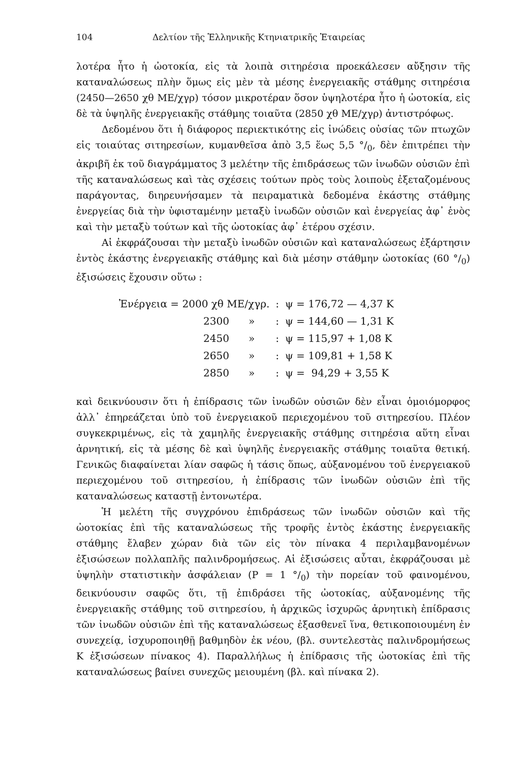104 Δελτίον τῆς Ἑλληνικῆς Κτηνιατρικῆς Ἑταιρείας
λοτέρα ἦτο ἡ ὠοτοκία, εἰς τὰ λοιπὰ σιτηρέσια προεκάλεσεν αὔξησιν τῆς καταναλώσεως πλὴν ὅμως εἰς μὲν τὰ μέσης ἐνεργειακῆς στάθμης σιτηρέσια (2450—2650 χθ ΜΕ/χγρ) τόσον μικροτέραν ὅσον ὑψηλοτέρα ἦτο ἡ ὠοτοκία, εἰς δὲ τὰ ὑψηλῆς ἐνεργειακῆς στάθμης τοιαῦτα (2850 χθ ΜΕ/χγρ) ἀντιστρόφως.
Δεδομένου ὅτι ἡ διάφορος περιεκτικότης εἰς ἰνώδεις οὐσίας τῶν πτωχῶν εἰς τοιαύτας σιτηρεσίων, κυμανθεῖσα ἀπὸ 3,5 ἕως 5,5 °/<sub>0</sub>, δὲν ἐπιτρέπει τὴν ἀκριβῆ ἐκ τοῦ διαγράμματος 3 μελέτην τῆς ἐπιδράσεως τῶν ἰνωδῶν οὐσιῶν ἐπὶ τῆς καταναλώσεως καὶ τὰς σχέσεις τούτων πρὸς τοὺς λοιποὺς ἐξεταζομένους παράγοντας, διηρευνήσαμεν τὰ πειραματικὰ δεδομένα ἑκάστης στάθμης ἐνεργείας διὰ τὴν ὑφισταμένην μεταξὺ ἰνωδῶν οὐσιῶν καὶ ἐνεργείας ἀφ᾽ ἑνὸς καὶ τὴν μεταξὺ τούτων καὶ τῆς ὠοτοκίας ἀφ᾽ ἑτέρου σχέσιν.
Αἱ ἐκφράζουσαι τὴν μεταξὺ ἰνωδῶν οὐσιῶν καὶ καταναλώσεως ἐξάρτησιν ἐντὸς ἑκάστης ἐνεργειακῆς στάθμης καὶ διὰ μέσην στάθμην ὠοτοκίας (60 °/<sub>0</sub>) ἐξισώσεις ἔχουσιν οὕτω :
| Ἐνέργεια = 2000 χθ ΜΕ/χγρ. | : | ψ = 176,72 — 4,37 Κ |
| 2300 » | : | ψ = 144,60 — 1,31 Κ |
| 2450 » | : | ψ = 115,97 + 1,08 Κ |
| 2650 » | : | ψ = 109,81 + 1,58 Κ |
| 2850 » | : | ψ = 94,29 + 3,55 Κ |
καὶ δεικνύουσιν ὅτι ἡ ἐπίδρασις τῶν ἰνωδῶν οὐσιῶν δὲν εἶναι ὁμοιόμορφος ἀλλ᾽ ἐπηρεάζεται ὑπὸ τοῦ ἐνεργειακοῦ περιεχομένου τοῦ σιτηρεσίου. Πλέον συγκεκριμένως, εἰς τὰ χαμηλῆς ἐνεργειακῆς στάθμης σιτηρέσια αὕτη εἶναι ἀρνητική, εἰς τὰ μέσης δὲ καὶ ὑψηλῆς ἐνεργειακῆς στάθμης τοιαῦτα θετική. Γενικῶς διαφαίνεται λίαν σαφῶς ἡ τάσις ὅπως, αὐξανομένου τοῦ ἐνεργειακοῦ περιεχομένου τοῦ σιτηρεσίου, ἡ ἐπίδρασις τῶν ἰνωδῶν οὐσιῶν ἐπὶ τῆς καταναλώσεως καταστῇ ἐντονωτέρα.
Ἡ μελέτη τῆς συγχρόνου ἐπιδράσεως τῶν ἰνωδῶν οὐσιῶν καὶ τῆς ὠοτοκίας ἐπὶ τῆς καταναλώσεως τῆς τροφῆς ἐντὸς ἑκάστης ἐνεργειακῆς στάθμης ἔλαβεν χώραν διὰ τῶν εἰς τὸν πίνακα 4 περιλαμβανομένων ἐξισώσεων πολλαπλῆς παλινδρομήσεως. Αἱ ἐξισώσεις αὗται, ἐκφράζουσαι μὲ ὑψηλὴν στατιστικὴν ἀσφάλειαν (P = 1 °/<sub>0</sub>) τὴν πορείαν τοῦ φαινομένου, δεικνύουσιν σαφῶς ὅτι, τῇ ἐπιδράσει τῆς ὠοτοκίας, αὐξανομένης τῆς ἐνεργειακῆς στάθμης τοῦ σιτηρεσίου, ἡ ἀρχικῶς ἰσχυρῶς ἀρνητικὴ ἐπίδρασις τῶν ἰνωδῶν οὐσιῶν ἐπὶ τῆς καταναλώσεως ἐξασθενεῖ ἵνα, θετικοποιουμένη ἐν συνεχείᾳ, ἰσχυροποιηθῇ βαθμηδὸν ἐκ νέου, (βλ. συντελεστὰς παλινδρομήσεως Κ ἐξισώσεων πίνακος 4). Παραλλήλως ἡ ἐπίδρασις τῆς ὠοτοκίας ἐπὶ τῆς καταναλώσεως βαίνει συνεχῶς μειουμένη (βλ. καὶ πίνακα 2).